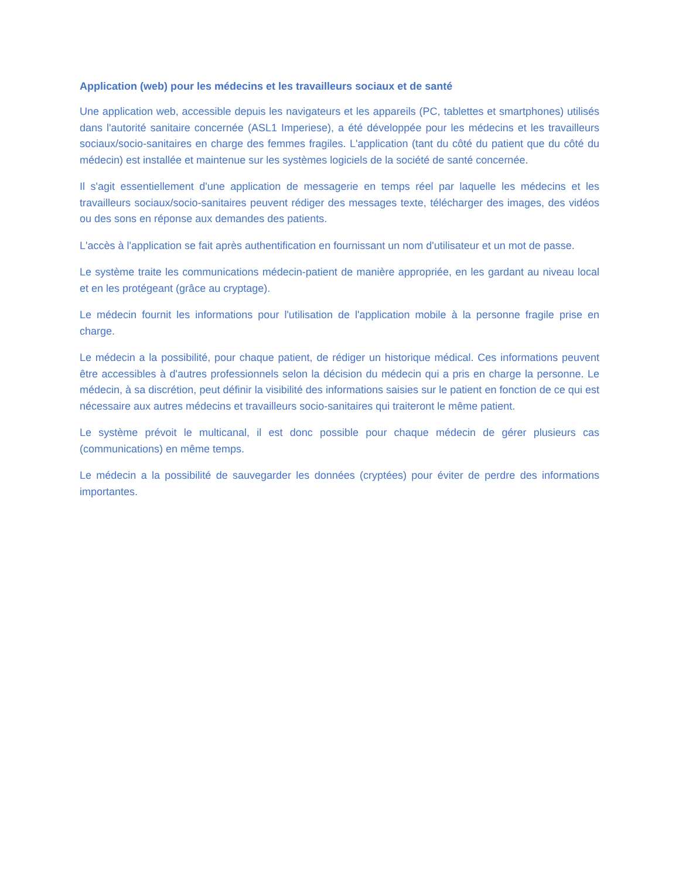Application (web) pour les médecins et les travailleurs sociaux et de santé
Une application web, accessible depuis les navigateurs et les appareils (PC, tablettes et smartphones) utilisés dans l'autorité sanitaire concernée (ASL1 Imperiese), a été développée pour les médecins et les travailleurs sociaux/socio-sanitaires en charge des femmes fragiles. L'application (tant du côté du patient que du côté du médecin) est installée et maintenue sur les systèmes logiciels de la société de santé concernée.
Il s'agit essentiellement d'une application de messagerie en temps réel par laquelle les médecins et les travailleurs sociaux/socio-sanitaires peuvent rédiger des messages texte, télécharger des images, des vidéos ou des sons en réponse aux demandes des patients.
L'accès à l'application se fait après authentification en fournissant un nom d'utilisateur et un mot de passe.
Le système traite les communications médecin-patient de manière appropriée, en les gardant au niveau local et en les protégeant (grâce au cryptage).
Le médecin fournit les informations pour l'utilisation de l'application mobile à la personne fragile prise en charge.
Le médecin a la possibilité, pour chaque patient, de rédiger un historique médical. Ces informations peuvent être accessibles à d'autres professionnels selon la décision du médecin qui a pris en charge la personne. Le médecin, à sa discrétion, peut définir la visibilité des informations saisies sur le patient en fonction de ce qui est nécessaire aux autres médecins et travailleurs socio-sanitaires qui traiteront le même patient.
Le système prévoit le multicanal, il est donc possible pour chaque médecin de gérer plusieurs cas (communications) en même temps.
Le médecin a la possibilité de sauvegarder les données (cryptées) pour éviter de perdre des informations importantes.